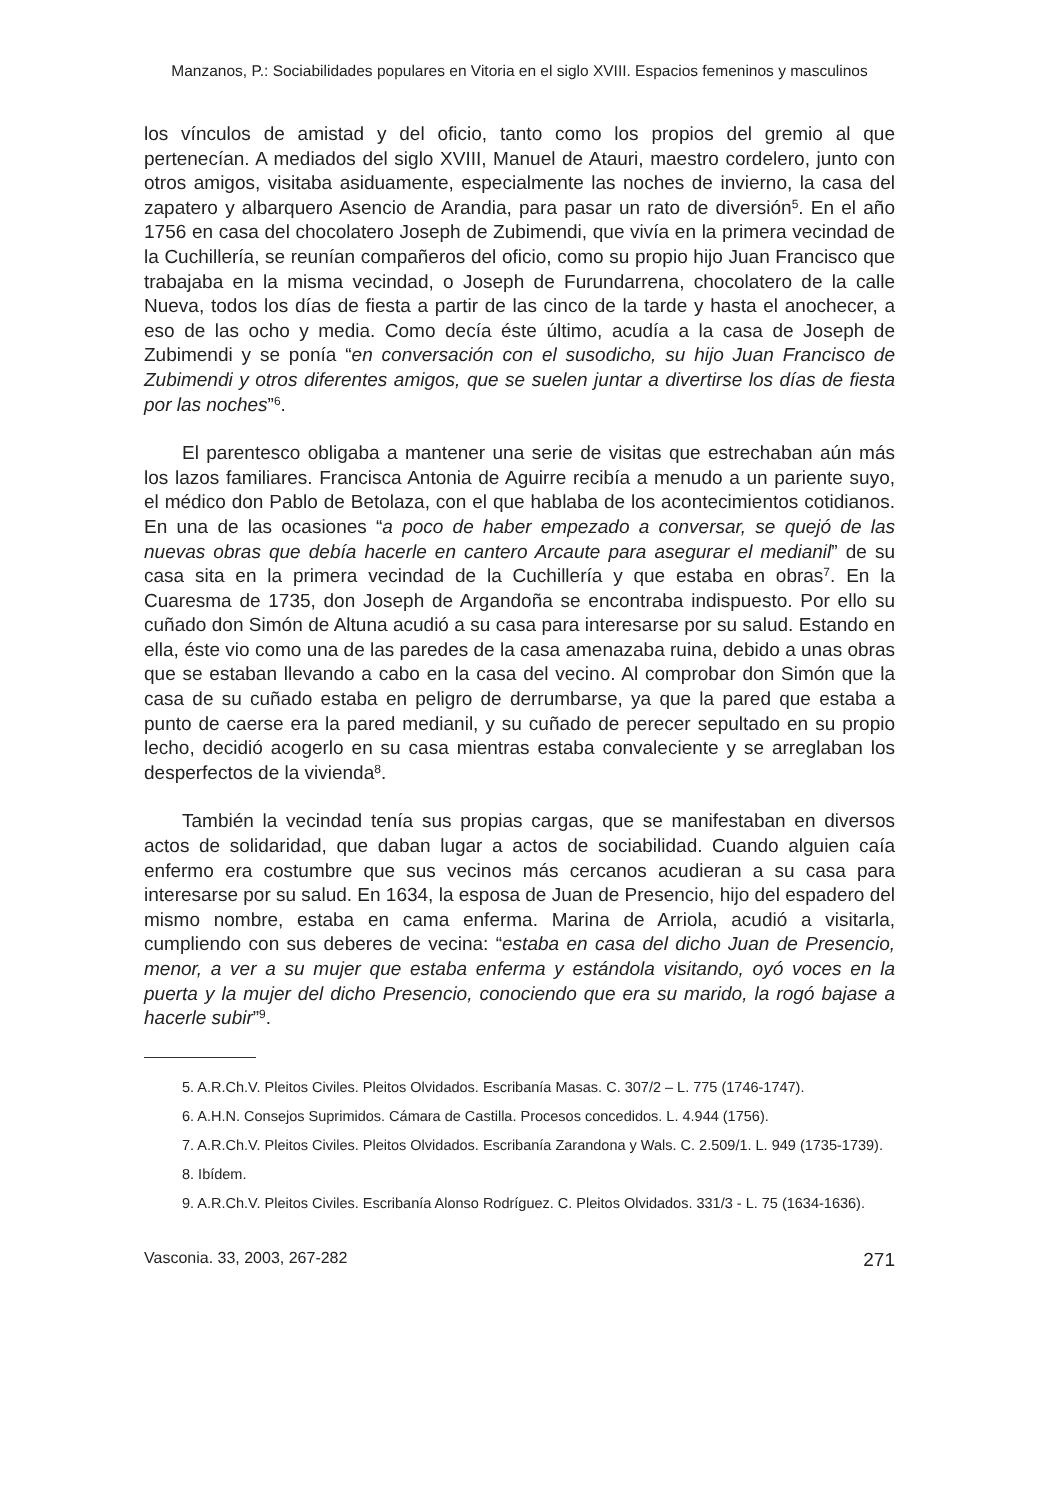Manzanos, P.: Sociabilidades populares en Vitoria en el siglo XVIII. Espacios femeninos y masculinos
los vínculos de amistad y del oficio, tanto como los propios del gremio al que pertenecían. A mediados del siglo XVIII, Manuel de Atauri, maestro cordelero, junto con otros amigos, visitaba asiduamente, especialmente las noches de invierno, la casa del zapatero y albarquero Asencio de Arandia, para pasar un rato de diversión<sup>5</sup>. En el año 1756 en casa del chocolatero Joseph de Zubimendi, que vivía en la primera vecindad de la Cuchillería, se reunían compañeros del oficio, como su propio hijo Juan Francisco que trabajaba en la misma vecindad, o Joseph de Furundarrena, chocolatero de la calle Nueva, todos los días de fiesta a partir de las cinco de la tarde y hasta el anochecer, a eso de las ocho y media. Como decía éste último, acudía a la casa de Joseph de Zubimendi y se ponía “en conversación con el susodicho, su hijo Juan Francisco de Zubimendi y otros diferentes amigos, que se suelen juntar a divertirse los días de fiesta por las noches”<sup>6</sup>.
El parentesco obligaba a mantener una serie de visitas que estrechaban aún más los lazos familiares. Francisca Antonia de Aguirre recibía a menudo a un pariente suyo, el médico don Pablo de Betolaza, con el que hablaba de los acontecimientos cotidianos. En una de las ocasiones “a poco de haber empezado a conversar, se quejó de las nuevas obras que debía hacerle en cantero Arcaute para asegurar el medianil” de su casa sita en la primera vecindad de la Cuchillería y que estaba en obras<sup>7</sup>. En la Cuaresma de 1735, don Joseph de Argandoña se encontraba indispuesto. Por ello su cuñado don Simón de Altuna acudió a su casa para interesarse por su salud. Estando en ella, éste vio como una de las paredes de la casa amenazaba ruina, debido a unas obras que se estaban llevando a cabo en la casa del vecino. Al comprobar don Simón que la casa de su cuñado estaba en peligro de derrumbarse, ya que la pared que estaba a punto de caerse era la pared medianil, y su cuñado de perecer sepultado en su propio lecho, decidió acogerlo en su casa mientras estaba convaleciente y se arreglaban los desperfectos de la vivienda<sup>8</sup>.
También la vecindad tenía sus propias cargas, que se manifestaban en diversos actos de solidaridad, que daban lugar a actos de sociabilidad. Cuando alguien caía enfermo era costumbre que sus vecinos más cercanos acudieran a su casa para interesarse por su salud. En 1634, la esposa de Juan de Presencio, hijo del espadero del mismo nombre, estaba en cama enferma. Marina de Arriola, acudió a visitarla, cumpliendo con sus deberes de vecina: “estaba en casa del dicho Juan de Presencio, menor, a ver a su mujer que estaba enferma y estándola visitando, oyó voces en la puerta y la mujer del dicho Presencio, conociendo que era su marido, la rogó bajase a hacerle subir”<sup>9</sup>.
5. A.R.Ch.V. Pleitos Civiles. Pleitos Olvidados. Escribanía Masas. C. 307/2 – L. 775 (1746-1747).
6. A.H.N. Consejos Suprimidos. Cámara de Castilla. Procesos concedidos. L. 4.944 (1756).
7. A.R.Ch.V. Pleitos Civiles. Pleitos Olvidados. Escribanía Zarandona y Wals. C. 2.509/1. L. 949 (1735-1739).
8. Ibídem.
9. A.R.Ch.V. Pleitos Civiles. Escribanía Alonso Rodríguez. C. Pleitos Olvidados. 331/3 - L. 75 (1634-1636).
Vasconia. 33, 2003, 267-282 271